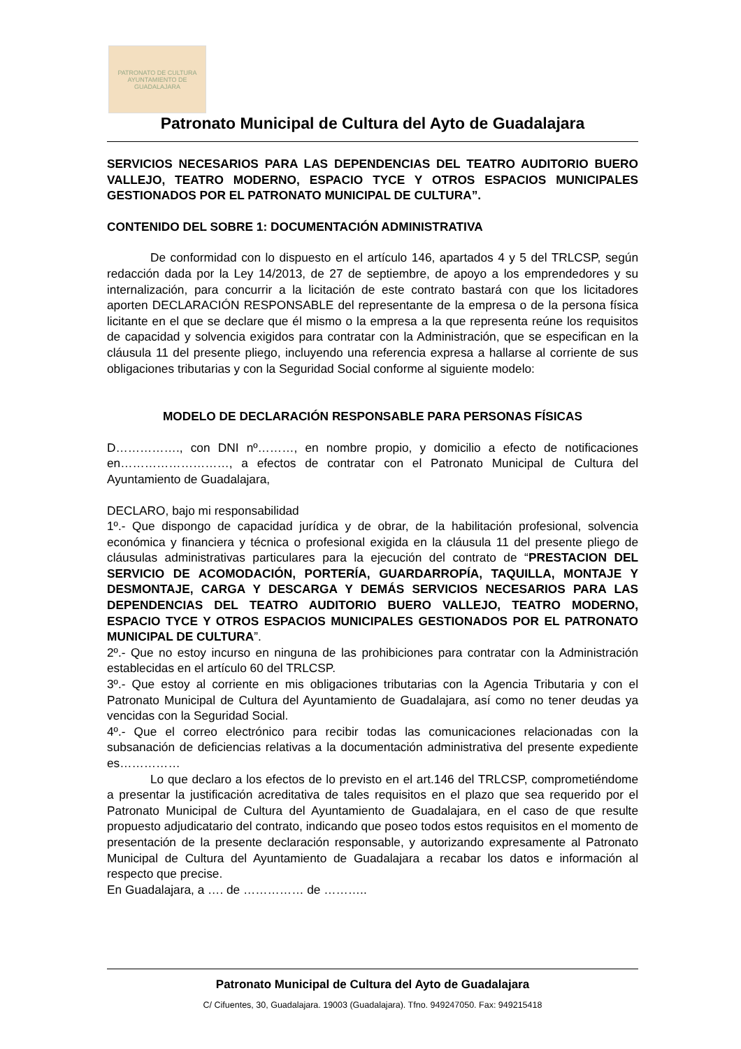PATRONATO DE CULTURA
AYUNTAMIENTO DE GUADALAJARA
Patronato Municipal de Cultura del Ayto de Guadalajara
SERVICIOS NECESARIOS PARA LAS DEPENDENCIAS DEL TEATRO AUDITORIO BUERO VALLEJO, TEATRO MODERNO, ESPACIO TYCE Y OTROS ESPACIOS MUNICIPALES GESTIONADOS POR EL PATRONATO MUNICIPAL DE CULTURA”.
CONTENIDO DEL SOBRE 1: DOCUMENTACIÓN ADMINISTRATIVA
De conformidad con lo dispuesto en el artículo 146, apartados 4 y 5 del TRLCSP, según redacción dada por la Ley 14/2013, de 27 de septiembre, de apoyo a los emprendedores y su internalización, para concurrir a la licitación de este contrato bastará con que los licitadores aporten DECLARACIÓN RESPONSABLE del representante de la empresa o de la persona física licitante en el que se declare que él mismo o la empresa a la que representa reúne los requisitos de capacidad y solvencia exigidos para contratar con la Administración, que se especifican en la cláusula 11 del presente pliego, incluyendo una referencia expresa a hallarse al corriente de sus obligaciones tributarias y con la Seguridad Social conforme al siguiente modelo:
MODELO DE DECLARACIÓN RESPONSABLE PARA PERSONAS FÍSICAS
D……………., con DNI nº………, en nombre propio, y domicilio a efecto de notificaciones en………………………, a efectos de contratar con el Patronato Municipal de Cultura del Ayuntamiento de Guadalajara,
DECLARO, bajo mi responsabilidad
1º.- Que dispongo de capacidad jurídica y de obrar, de la habilitación profesional, solvencia económica y financiera y técnica o profesional exigida en la cláusula 11 del presente pliego de cláusulas administrativas particulares para la ejecución del contrato de “PRESTACION DEL SERVICIO DE ACOMODACIÓN, PORTERÍA, GUARDARROPÍA, TAQUILLA, MONTAJE Y DESMONTAJE, CARGA Y DESCARGA Y DEMÁS SERVICIOS NECESARIOS PARA LAS DEPENDENCIAS DEL TEATRO AUDITORIO BUERO VALLEJO, TEATRO MODERNO, ESPACIO TYCE Y OTROS ESPACIOS MUNICIPALES GESTIONADOS POR EL PATRONATO MUNICIPAL DE CULTURA”.
2º.- Que no estoy incurso en ninguna de las prohibiciones para contratar con la Administración establecidas en el artículo 60 del TRLCSP.
3º.- Que estoy al corriente en mis obligaciones tributarias con la Agencia Tributaria y con el Patronato Municipal de Cultura del Ayuntamiento de Guadalajara, así como no tener deudas ya vencidas con la Seguridad Social.
4º.- Que el correo electrónico para recibir todas las comunicaciones relacionadas con la subsanación de deficiencias relativas a la documentación administrativa del presente expediente es……………
Lo que declaro a los efectos de lo previsto en el art.146 del TRLCSP, comprometiéndome a presentar la justificación acreditativa de tales requisitos en el plazo que sea requerido por el Patronato Municipal de Cultura del Ayuntamiento de Guadalajara, en el caso de que resulte propuesto adjudicatario del contrato, indicando que poseo todos estos requisitos en el momento de presentación de la presente declaración responsable, y autorizando expresamente al Patronato Municipal de Cultura del Ayuntamiento de Guadalajara a recabar los datos e información al respecto que precise.
En Guadalajara, a …. de …………… de ………..
Patronato Municipal de Cultura del Ayto de Guadalajara
C/ Cifuentes, 30, Guadalajara. 19003 (Guadalajara). Tfno. 949247050. Fax: 949215418